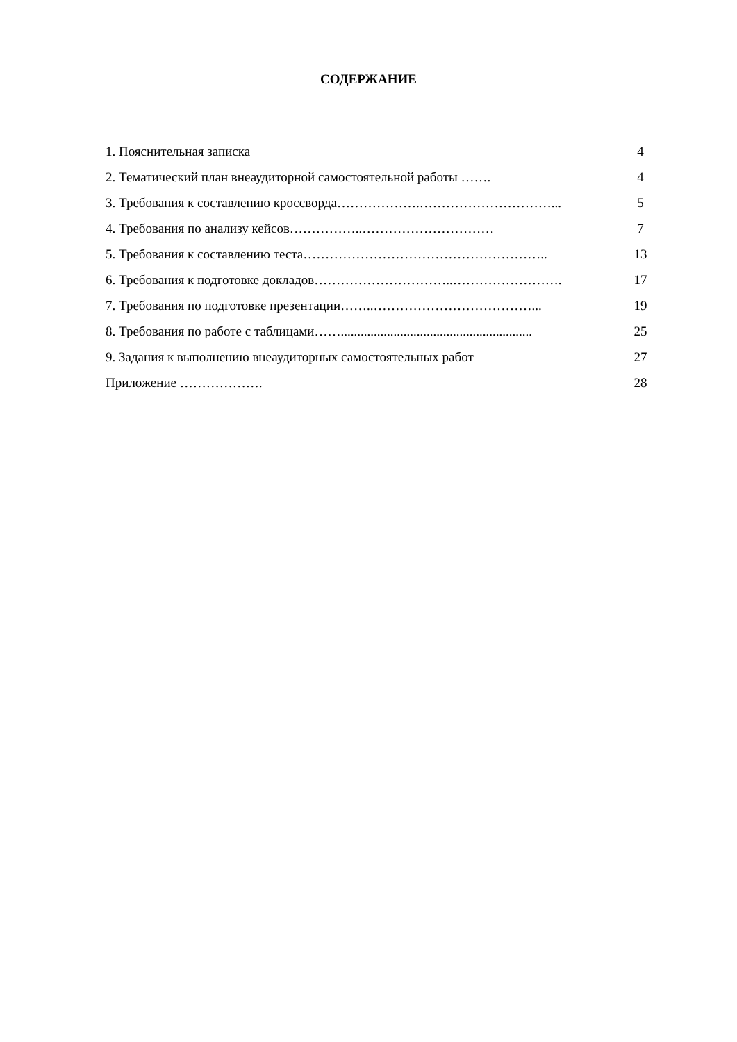СОДЕРЖАНИЕ
1. Пояснительная записка 4
2. Тематический план внеаудиторной самостоятельной работы ……. 4
3. Требования к составлению кроссворда……………….…………………………... 5
4. Требования по анализу кейсов……………..………………………… 7
5. Требования к составлению теста……………………………………………….. 13
6. Требования к подготовке докладов…………………………..……………………. 17
7. Требования по подготовке презентации……..………………………………... 19
8. Требования по работе с таблицами…….......................................................... 25
9. Задания к выполнению внеаудиторных самостоятельных работ 27
Приложение ………………. 28